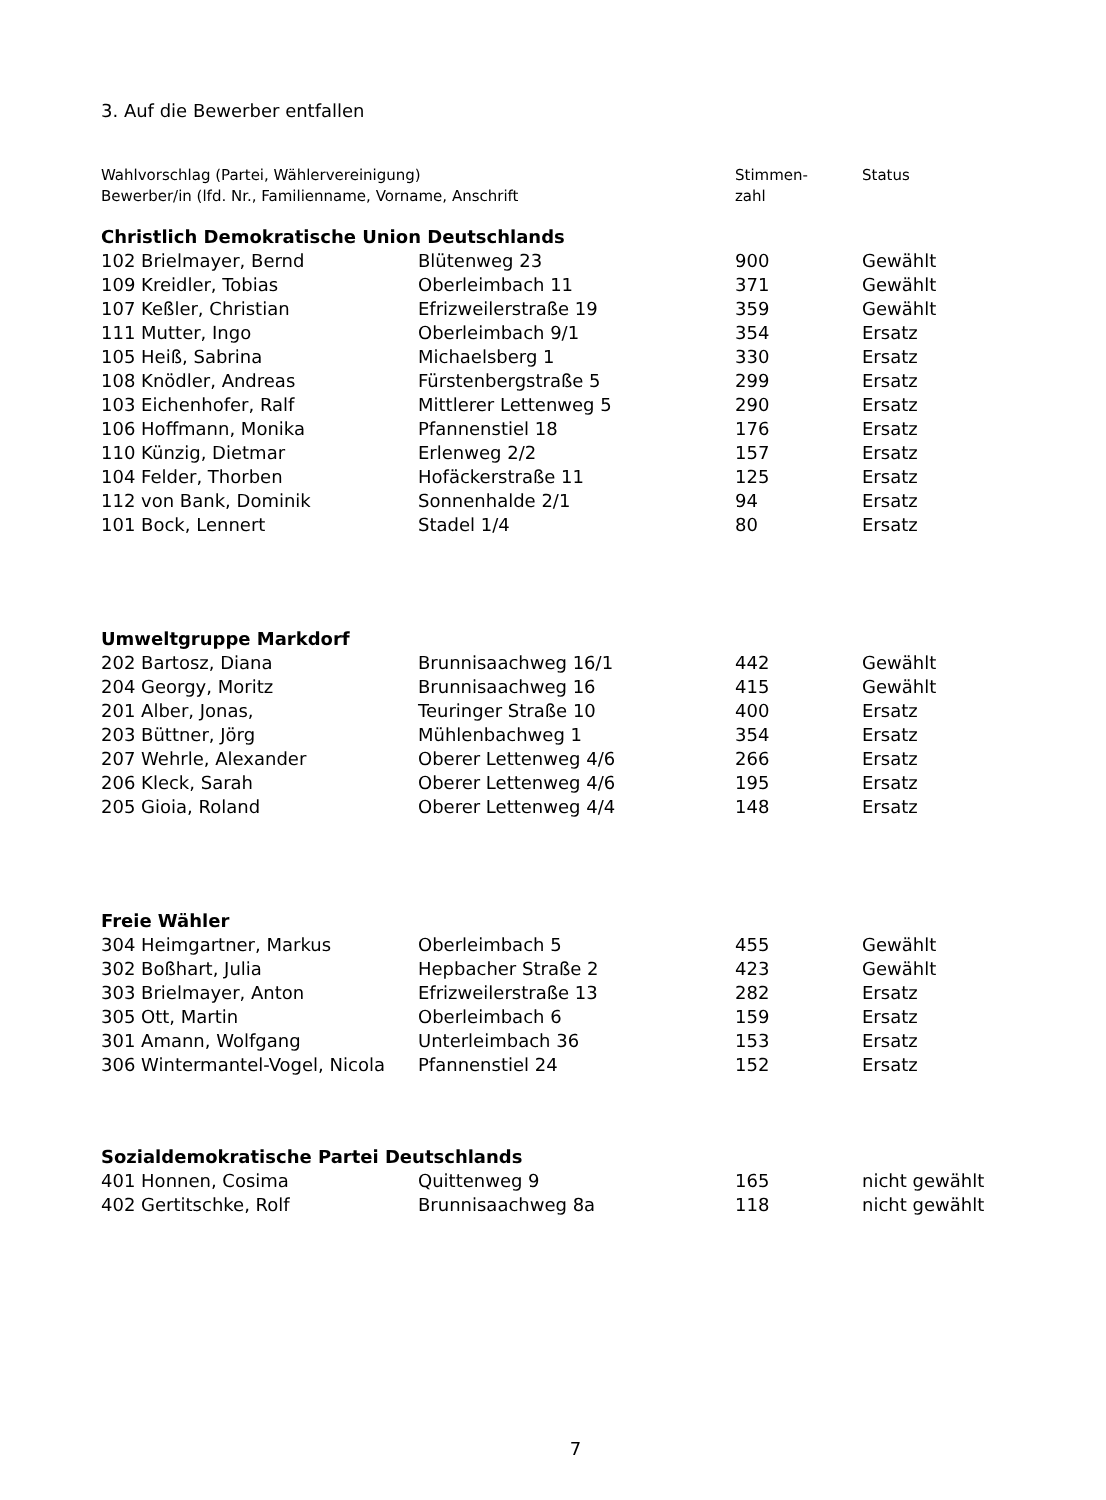3. Auf die Bewerber entfallen
| Wahlvorschlag (Partei, Wählervereinigung) Bewerber/in (lfd. Nr., Familienname, Vorname, Anschrift | | Stimmen- zahl | Status |
| Christlich Demokratische Union Deutschlands | | | |
| 102 Brielmayer, Bernd | Blütenweg 23 | 900 | Gewählt |
| 109 Kreidler, Tobias | Oberleimbach 11 | 371 | Gewählt |
| 107 Keßler, Christian | Efrizweilerstraße 19 | 359 | Gewählt |
| 111 Mutter, Ingo | Oberleimbach 9/1 | 354 | Ersatz |
| 105 Heiß, Sabrina | Michaelsberg 1 | 330 | Ersatz |
| 108 Knödler, Andreas | Fürstenbergstraße 5 | 299 | Ersatz |
| 103 Eichenhofer, Ralf | Mittlerer Lettenweg 5 | 290 | Ersatz |
| 106 Hoffmann, Monika | Pfannenstiel 18 | 176 | Ersatz |
| 110 Künzig, Dietmar | Erlenweg 2/2 | 157 | Ersatz |
| 104 Felder, Thorben | Hofäckerstraße 11 | 125 | Ersatz |
| 112 von Bank, Dominik | Sonnenhalde 2/1 | 94 | Ersatz |
| 101 Bock, Lennert | Stadel 1/4 | 80 | Ersatz |
| Umweltgruppe Markdorf | | | |
| 202 Bartosz, Diana | Brunnisaachweg 16/1 | 442 | Gewählt |
| 204 Georgy, Moritz | Brunnisaachweg 16 | 415 | Gewählt |
| 201 Alber, Jonas, | Teuringer Straße 10 | 400 | Ersatz |
| 203 Büttner, Jörg | Mühlenbachweg 1 | 354 | Ersatz |
| 207 Wehrle, Alexander | Oberer Lettenweg 4/6 | 266 | Ersatz |
| 206 Kleck, Sarah | Oberer Lettenweg 4/6 | 195 | Ersatz |
| 205 Gioia, Roland | Oberer Lettenweg 4/4 | 148 | Ersatz |
| Freie Wähler | | | |
| 304 Heimgartner, Markus | Oberleimbach 5 | 455 | Gewählt |
| 302 Boßhart, Julia | Hepbacher Straße 2 | 423 | Gewählt |
| 303 Brielmayer, Anton | Efrizweilerstraße 13 | 282 | Ersatz |
| 305 Ott, Martin | Oberleimbach 6 | 159 | Ersatz |
| 301 Amann, Wolfgang | Unterleimbach 36 | 153 | Ersatz |
| 306 Wintermantel-Vogel, Nicola | Pfannenstiel 24 | 152 | Ersatz |
| Sozialdemokratische Partei Deutschlands | | | |
| 401 Honnen, Cosima | Quittenweg 9 | 165 | nicht gewählt |
| 402 Gertitschke, Rolf | Brunnisaachweg 8a | 118 | nicht gewählt |
7